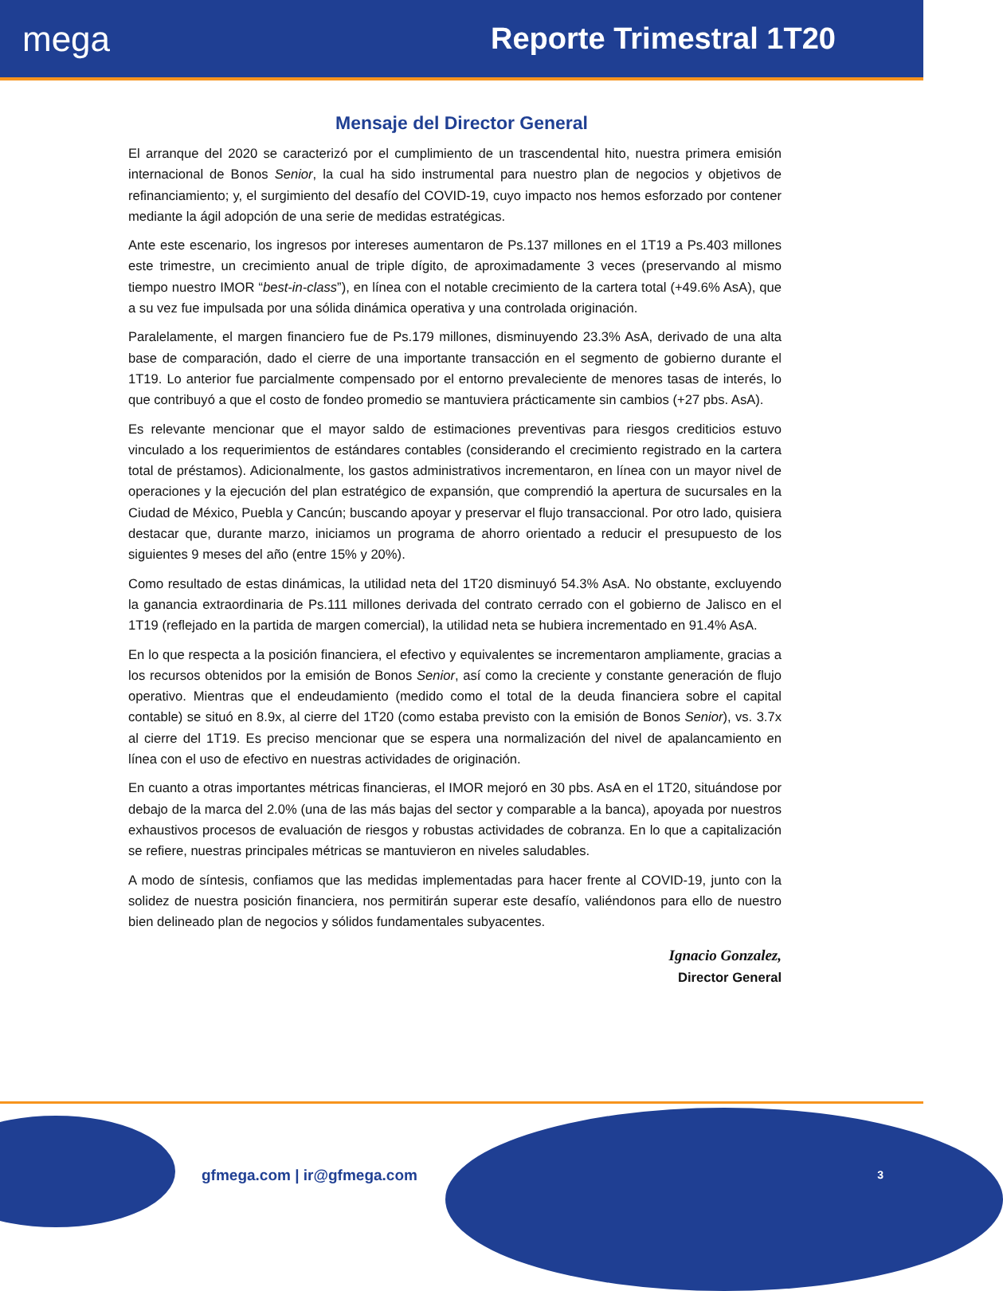mega
Reporte Trimestral 1T20
Mensaje del Director General
El arranque del 2020 se caracterizó por el cumplimiento de un trascendental hito, nuestra primera emisión internacional de Bonos Senior, la cual ha sido instrumental para nuestro plan de negocios y objetivos de refinanciamiento; y, el surgimiento del desafío del COVID-19, cuyo impacto nos hemos esforzado por contener mediante la ágil adopción de una serie de medidas estratégicas.
Ante este escenario, los ingresos por intereses aumentaron de Ps.137 millones en el 1T19 a Ps.403 millones este trimestre, un crecimiento anual de triple dígito, de aproximadamente 3 veces (preservando al mismo tiempo nuestro IMOR “best-in-class”), en línea con el notable crecimiento de la cartera total (+49.6% AsA), que a su vez fue impulsada por una sólida dinámica operativa y una controlada originación.
Paralelamente, el margen financiero fue de Ps.179 millones, disminuyendo 23.3% AsA, derivado de una alta base de comparación, dado el cierre de una importante transacción en el segmento de gobierno durante el 1T19. Lo anterior fue parcialmente compensado por el entorno prevaleciente de menores tasas de interés, lo que contribuyó a que el costo de fondeo promedio se mantuviera prácticamente sin cambios (+27 pbs. AsA).
Es relevante mencionar que el mayor saldo de estimaciones preventivas para riesgos crediticios estuvo vinculado a los requerimientos de estándares contables (considerando el crecimiento registrado en la cartera total de préstamos). Adicionalmente, los gastos administrativos incrementaron, en línea con un mayor nivel de operaciones y la ejecución del plan estratégico de expansión, que comprendió la apertura de sucursales en la Ciudad de México, Puebla y Cancún; buscando apoyar y preservar el flujo transaccional. Por otro lado, quisiera destacar que, durante marzo, iniciamos un programa de ahorro orientado a reducir el presupuesto de los siguientes 9 meses del año (entre 15% y 20%).
Como resultado de estas dinámicas, la utilidad neta del 1T20 disminuyó 54.3% AsA. No obstante, excluyendo la ganancia extraordinaria de Ps.111 millones derivada del contrato cerrado con el gobierno de Jalisco en el 1T19 (reflejado en la partida de margen comercial), la utilidad neta se hubiera incrementado en 91.4% AsA.
En lo que respecta a la posición financiera, el efectivo y equivalentes se incrementaron ampliamente, gracias a los recursos obtenidos por la emisión de Bonos Senior, así como la creciente y constante generación de flujo operativo. Mientras que el endeudamiento (medido como el total de la deuda financiera sobre el capital contable) se situó en 8.9x, al cierre del 1T20 (como estaba previsto con la emisión de Bonos Senior), vs. 3.7x al cierre del 1T19. Es preciso mencionar que se espera una normalización del nivel de apalancamiento en línea con el uso de efectivo en nuestras actividades de originación.
En cuanto a otras importantes métricas financieras, el IMOR mejoró en 30 pbs. AsA en el 1T20, situándose por debajo de la marca del 2.0% (una de las más bajas del sector y comparable a la banca), apoyada por nuestros exhaustivos procesos de evaluación de riesgos y robustas actividades de cobranza. En lo que a capitalización se refiere, nuestras principales métricas se mantuvieron en niveles saludables.
A modo de síntesis, confiamos que las medidas implementadas para hacer frente al COVID-19, junto con la solidez de nuestra posición financiera, nos permitirán superar este desafío, valiéndonos para ello de nuestro bien delineado plan de negocios y sólidos fundamentales subyacentes.
Ignacio Gonzalez,
Director General
gfmega.com | ir@gfmega.com 3